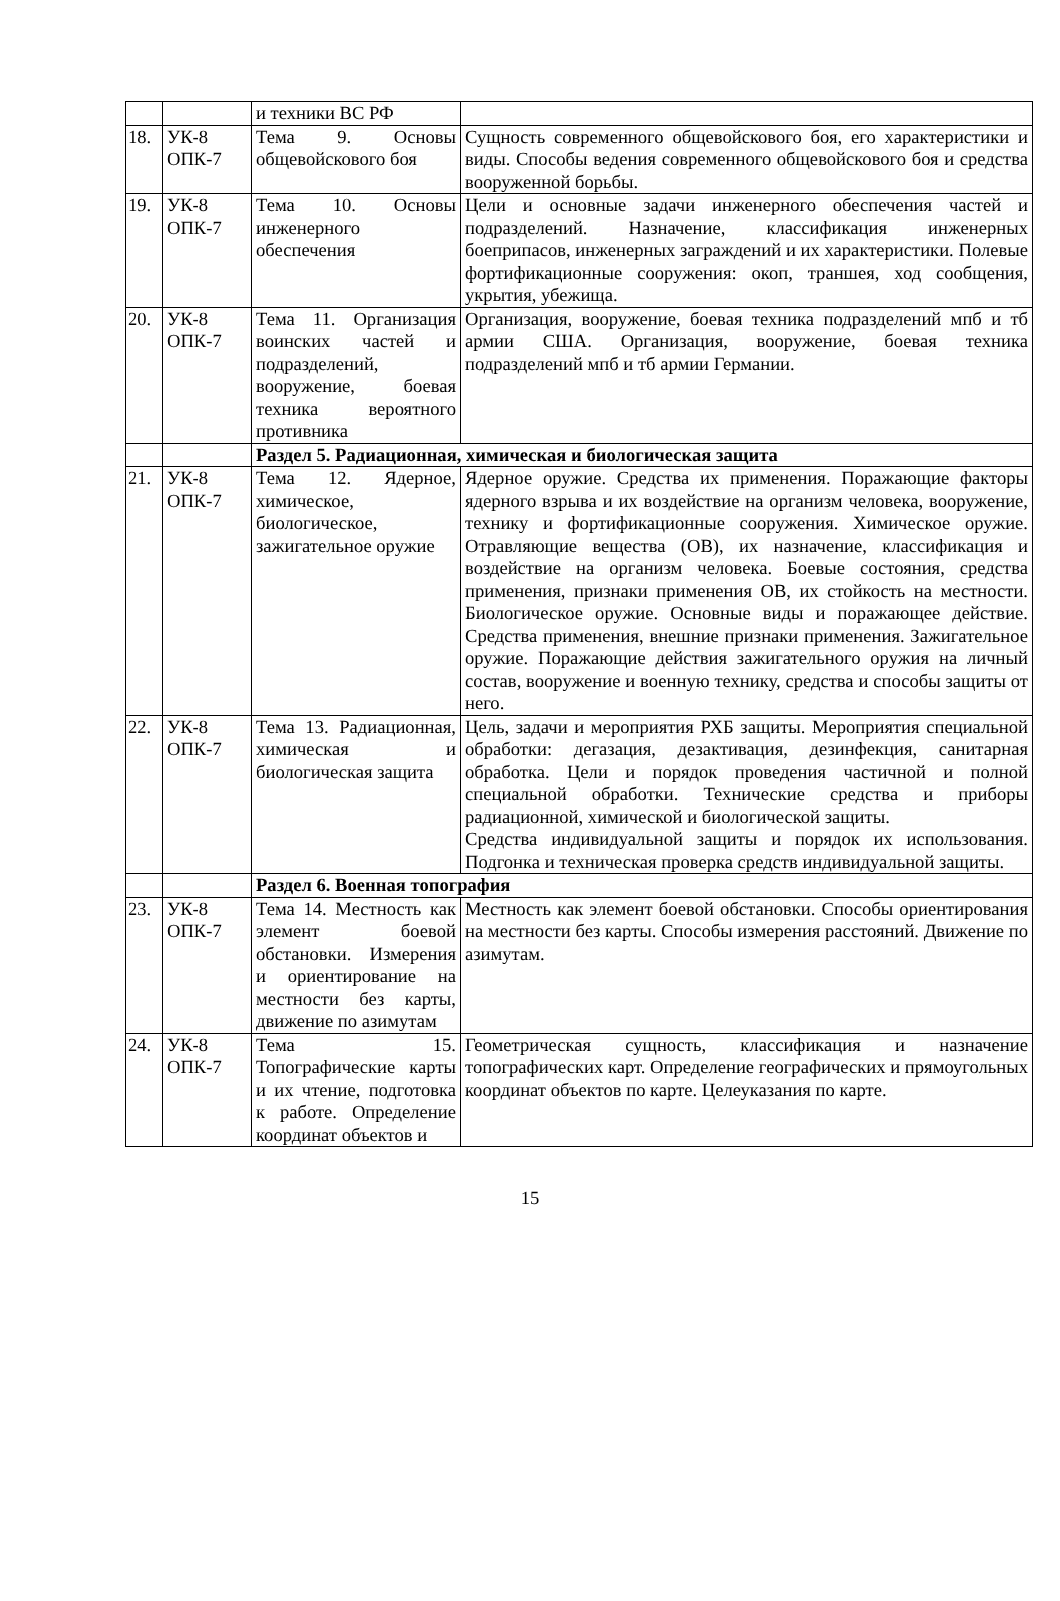| | | и техники ВС РФ | |
| 18. | УК-8 ОПК-7 | Тема 9. Основы общевойскового боя | Сущность современного общевойскового боя, его характеристики и виды. Способы ведения современного общевойскового боя и средства вооруженной борьбы. |
| 19. | УК-8 ОПК-7 | Тема 10. Основы инженерного обеспечения | Цели и основные задачи инженерного обеспечения частей и подразделений. Назначение, классификация инженерных боеприпасов, инженерных заграждений и их характеристики. Полевые фортификационные сооружения: окоп, траншея, ход сообщения, укрытия, убежища. |
| 20. | УК-8 ОПК-7 | Тема 11. Организация воинских частей и подразделений, вооружение, боевая техника вероятного противника | Организация, вооружение, боевая техника подразделений мпб и тб армии США. Организация, вооружение, боевая техника подразделений мпб и тб армии Германии. |
| | | Раздел 5. Радиационная, химическая и биологическая защита | |
| 21. | УК-8 ОПК-7 | Тема 12. Ядерное, химическое, биологическое, зажигательное оружие | Ядерное оружие. Средства их применения. Поражающие факторы ядерного взрыва и их воздействие на организм человека, вооружение, технику и фортификационные сооружения. Химическое оружие. Отравляющие вещества (ОВ), их назначение, классификация и воздействие на организм человека. Боевые состояния, средства применения, признаки применения ОВ, их стойкость на местности. Биологическое оружие. Основные виды и поражающее действие. Средства применения, внешние признаки применения. Зажигательное оружие. Поражающие действия зажигательного оружия на личный состав, вооружение и военную технику, средства и способы защиты от него. |
| 22. | УК-8 ОПК-7 | Тема 13. Радиационная, химическая и биологическая защита | Цель, задачи и мероприятия РХБ защиты. Мероприятия специальной обработки: дегазация, дезактивация, дезинфекция, санитарная обработка. Цели и порядок проведения частичной и полной специальной обработки. Технические средства и приборы радиационной, химической и биологической защиты. Средства индивидуальной защиты и порядок их использования. Подгонка и техническая проверка средств индивидуальной защиты. |
| | | Раздел 6. Военная топография | |
| 23. | УК-8 ОПК-7 | Тема 14. Местность как элемент боевой обстановки. Измерения и ориентирование на местности без карты, движение по азимутам | Местность как элемент боевой обстановки. Способы ориентирования на местности без карты. Способы измерения расстояний. Движение по азимутам. |
| 24. | УК-8 ОПК-7 | Тема 15. Топографические карты и их чтение, подготовка к работе. Определение координат объектов и | Геометрическая сущность, классификация и назначение топографических карт. Определение географических и прямоугольных координат объектов по карте. Целеуказания по карте. |
15